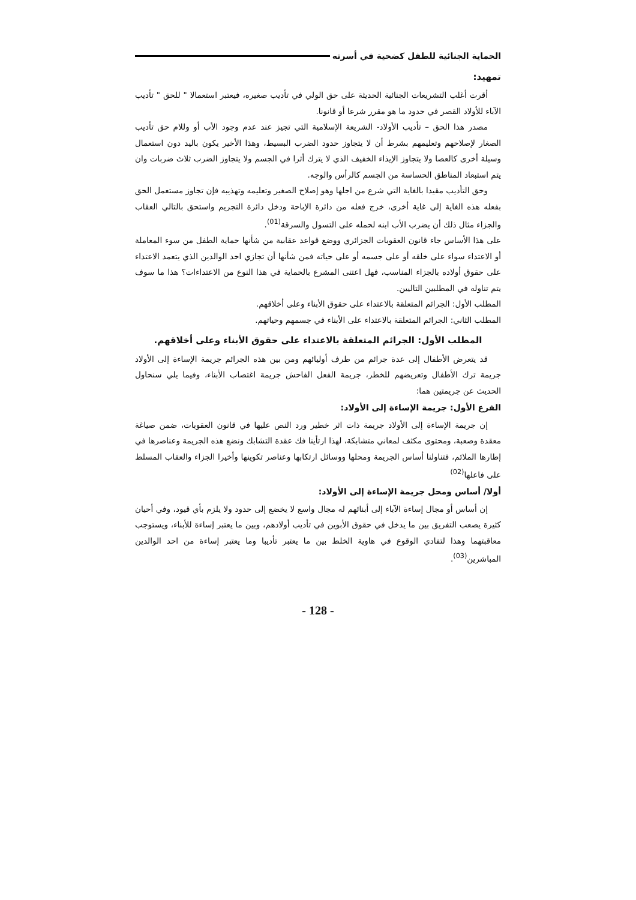الحماية الجنائية للطفل كضحية في أسرته
تمهيد:
أقرت أغلب التشريعات الجنائية الحديثة على حق الولي في تأديب صغيره، فيعتبر استعمالا " للحق " تأديب الآباء للأولاد القصر في حدود ما هو مقرر شرعا أو قانونا.
مصدر هذا الحق – تأديب الأولاد- الشريعة الإسلامية التي تجيز عند عدم وجود الأب أو وللام حق تأديب الصغار لإصلاحهم وتعليمهم بشرط أن لا يتجاوز حدود الضرب البسيط، وهذا الأخير يكون باليد دون استعمال وسيلة أخرى كالعصا ولا يتجاوز الإيذاء الخفيف الذي لا يترك أثرا في الجسم ولا يتجاوز الضرب ثلاث ضربات وان يتم استبعاد المناطق الحساسة من الجسم كالرأس والوجه.
وحق التأديب مقيدا بالغاية التي شرع من اجلها وهو إصلاح الصغير وتعليمه وتهذيبه فإن تجاوز مستعمل الحق بفعله هذه الغاية إلى غاية أخرى، خرج فعله من دائرة الإباحة ودخل دائرة التجريم واستحق بالتالي العقاب والجزاء مثال ذلك أن يضرب الأب ابنه لحمله على التسول والسرقة<sup>(01)</sup>.
على هذا الأساس جاء قانون العقوبات الجزائري ووضع قواعد عقابية من شأنها حماية الطفل من سوء المعاملة أو الاعتداء سواء على خلقه أو على جسمه أو على حياته فمن شأنها أن تجازي احد الوالدين الذي يتعمد الاعتداء على حقوق أولاده بالجزاء المناسب، فهل اعتنى المشرع بالحماية في هذا النوع من الاعتداءات؟ هذا ما سوف يتم تناوله في المطلبين التاليين.
المطلب الأول: الجرائم المتعلقة بالاعتداء على حقوق الأبناء وعلى أخلاقهم.
المطلب الثاني: الجرائم المتعلقة بالاعتداء على الأبناء في جسمهم وحياتهم.
المطلب الأول: الجرائم المتعلقة بالاعتداء على حقوق الأبناء وعلى أخلاقهم.
قد يتعرض الأطفال إلى عدة جرائم من طرف أوليائهم ومن بين هذه الجرائم جريمة الإساءة إلى الأولاد جريمة ترك الأطفال وتعريضهم للخطر، جريمة الفعل الفاحش جريمة اغتصاب الأبناء، وفيما يلي سنحاول الحديث عن جريمتين هما:
الفرع الأول: جريمة الإساءة إلى الأولاد:
إن جريمة الإساءة إلى الأولاد جريمة ذات اثر خطير ورد النص عليها في قانون العقوبات، ضمن صياغة معقدة وصعبة، ومحتوى مكثف لمعاني متشابكة، لهذا ارتأينا فك عقدة التشابك ونضع هذه الجريمة وعناصرها في إطارها الملائم، فتناولنا أساس الجريمة ومحلها ووسائل ارتكابها وعناصر تكوينها وأخيرا الجزاء والعقاب المسلط على فاعلها<sup>(02)</sup>
أولا/ أساس ومحل جريمة الإساءة إلى الأولاد:
إن أساس أو مجال إساءة الآباء إلى أبنائهم له مجال واسع لا يخضع إلى حدود ولا يلزم بأي قيود، وفي أحيان كثيرة يصعب التفريق بين ما يدخل في حقوق الأبوين في تأديب أولادهم، وبين ما يعتبر إساءة للأبناء، ويستوجب معاقبتهما وهذا لتفادي الوقوع في هاوية الخلط بين ما يعتبر تأديبا وما يعتبر إساءة من احد الوالدين المباشرين<sup>(03)</sup>.
- 128 -